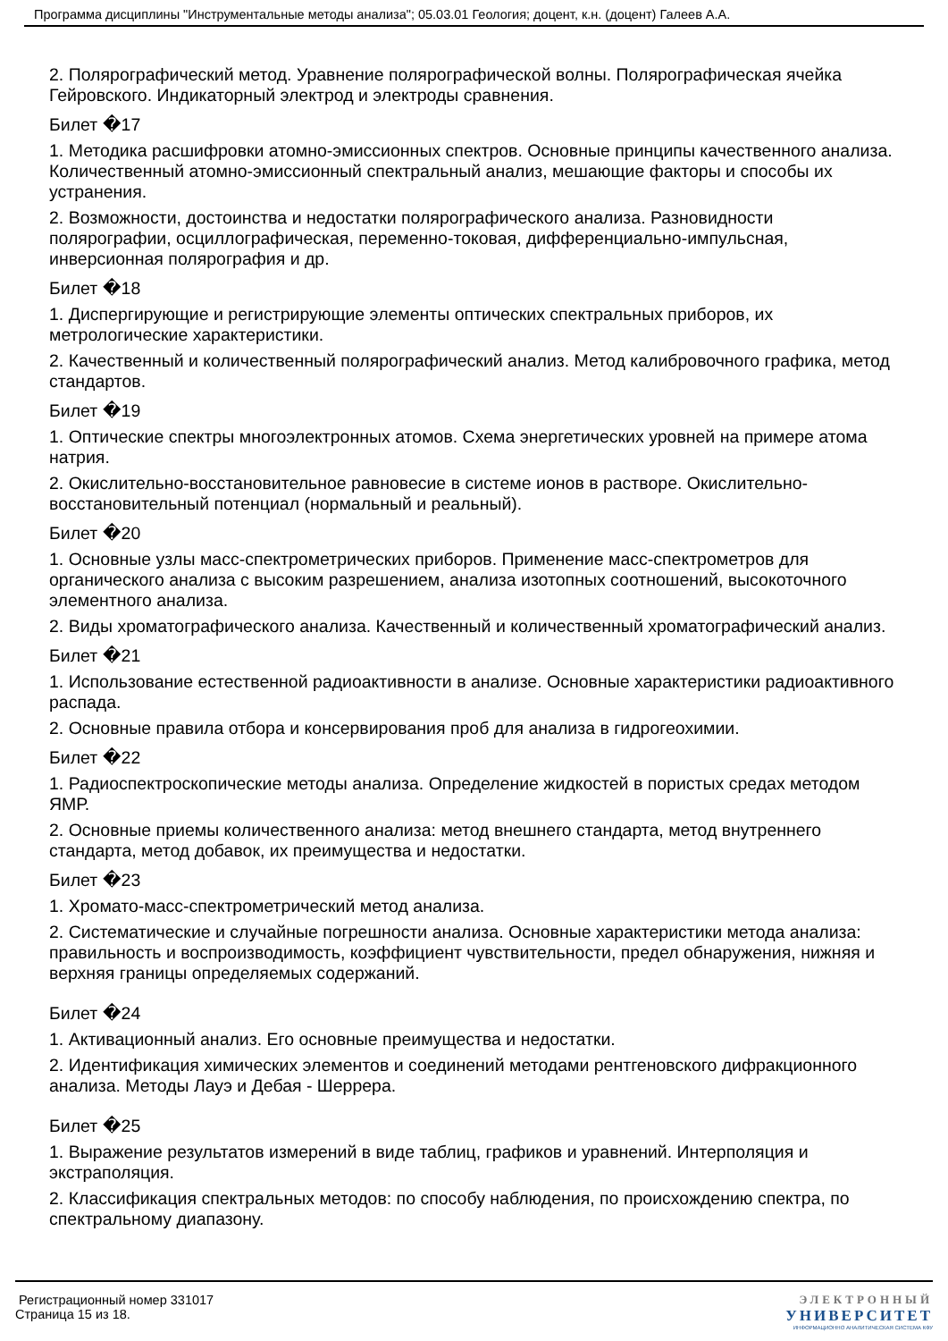Программа дисциплины "Инструментальные методы анализа"; 05.03.01 Геология; доцент, к.н. (доцент) Галеев А.А.
2. Полярографический метод. Уравнение полярографической волны. Полярографическая ячейка Гейровского. Индикаторный электрод и электроды сравнения.
Билет �17
1. Методика расшифровки атомно-эмиссионных спектров. Основные принципы качественного анализа. Количественный атомно-эмиссионный спектральный анализ, мешающие факторы и способы их устранения.
2. Возможности, достоинства и недостатки полярографического анализа. Разновидности полярографии, осциллографическая, переменно-токовая, дифференциально-импульсная, инверсионная полярография и др.
Билет �18
1. Диспергирующие и регистрирующие элементы оптических спектральных приборов, их метрологические характеристики.
2. Качественный и количественный полярографический анализ. Метод калибровочного графика, метод стандартов.
Билет �19
1. Оптические спектры многоэлектронных атомов. Схема энергетических уровней на примере атома натрия.
2. Окислительно-восстановительное равновесие в системе ионов в растворе. Окислительно-восстановительный потенциал (нормальный и реальный).
Билет �20
1. Основные узлы масс-спектрометрических приборов. Применение масс-спектрометров для органического анализа с высоким разрешением, анализа изотопных соотношений, высокоточного элементного анализа.
2. Виды хроматографического анализа. Качественный и количественный хроматографический анализ.
Билет �21
1. Использование естественной радиоактивности в анализе. Основные характеристики радиоактивного распада.
2. Основные правила отбора и консервирования проб для анализа в гидрогеохимии.
Билет �22
1. Радиоспектроскопические методы анализа. Определение жидкостей в пористых средах методом ЯМР.
2. Основные приемы количественного анализа: метод внешнего стандарта, метод внутреннего стандарта, метод добавок, их преимущества и недостатки.
Билет �23
1. Хромато-масс-спектрометрический метод анализа.
2. Систематические и случайные погрешности анализа. Основные характеристики метода анализа: правильность и воспроизводимость, коэффициент чувствительности, предел обнаружения, нижняя и верхняя границы определяемых содержаний.
Билет �24
1. Активационный анализ. Его основные преимущества и недостатки.
2. Идентификация химических элементов и соединений методами рентгеновского дифракционного анализа. Методы Лауэ и Дебая - Шеррера.
Билет �25
1. Выражение результатов измерений в виде таблиц, графиков и уравнений. Интерполяция и экстраполяция.
2. Классификация спектральных методов: по способу наблюдения, по происхождению спектра, по спектральному диапазону.
Регистрационный номер 331017
Страница 15 из 18.
ЭЛЕКТРОННЫЙ
УНИВЕРСИТЕТ
ИНФОРМАЦИОННО АНАЛИТИЧЕСКАЯ СИСТЕМА КФУ